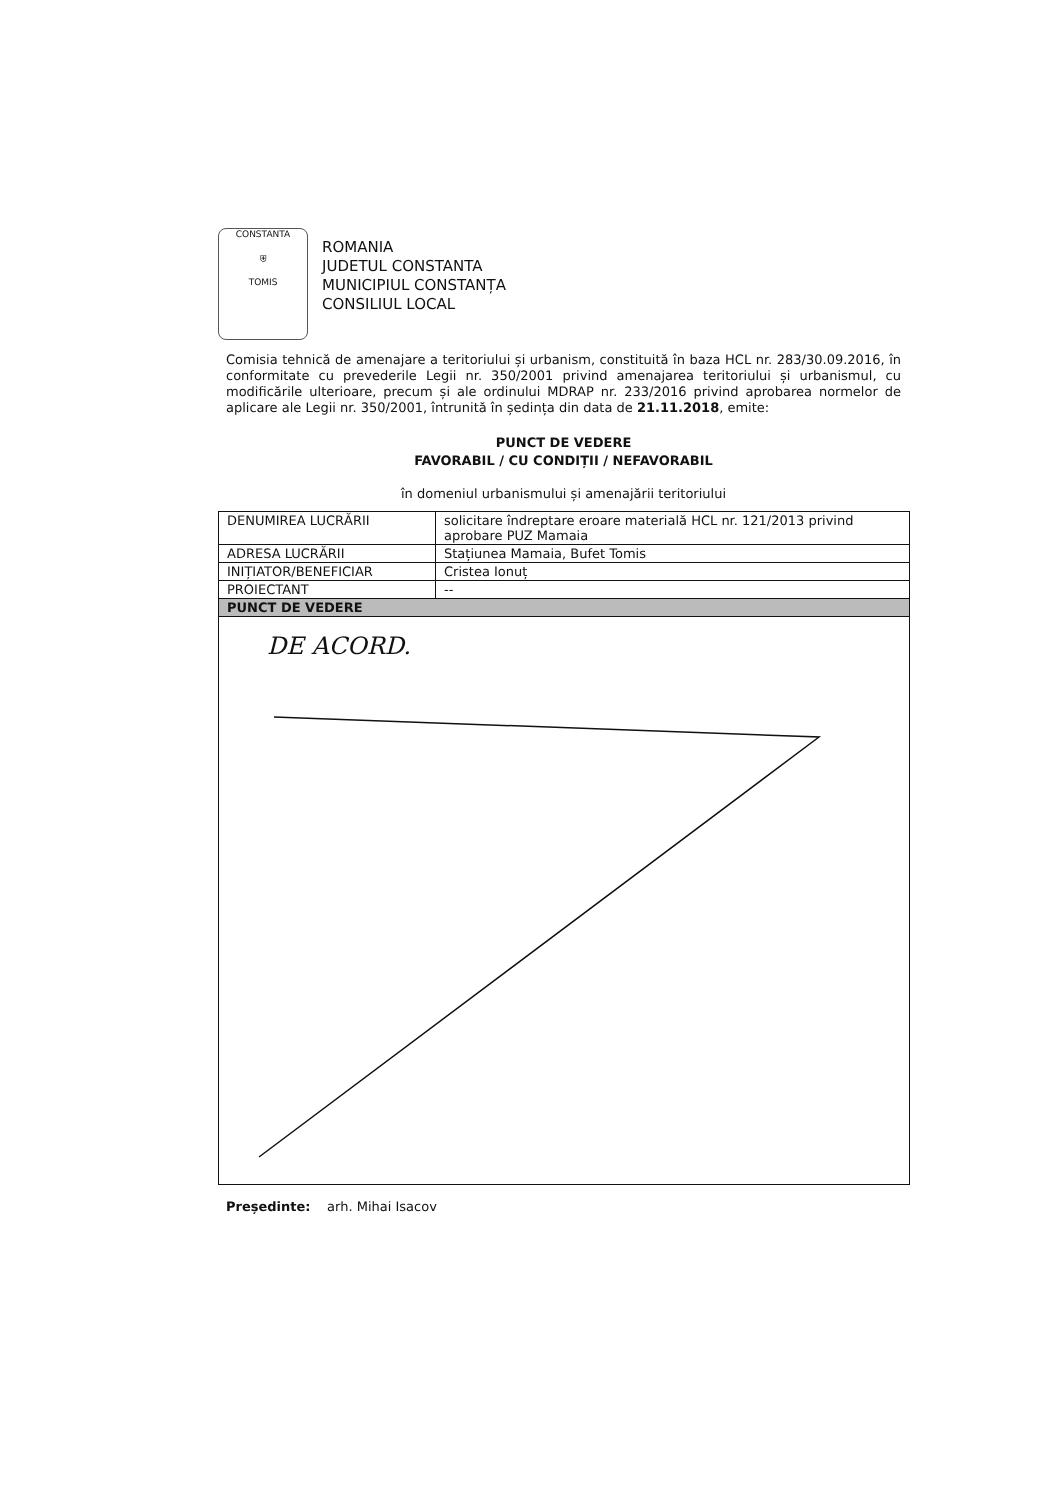CONSTANTA
⛨
TOMIS
ROMANIA
JUDETUL CONSTANTA
MUNICIPIUL CONSTANȚA
CONSILIUL LOCAL
Comisia tehnică de amenajare a teritoriului și urbanism, constituită în baza HCL nr. 283/30.09.2016, în conformitate cu prevederile Legii nr. 350/2001 privind amenajarea teritoriului și urbanismul, cu modificările ulterioare, precum și ale ordinului MDRAP nr. 233/2016 privind aprobarea normelor de aplicare ale Legii nr. 350/2001, întrunită în ședința din data de 21.11.2018, emite:
PUNCT DE VEDERE
FAVORABIL / CU CONDIȚII / NEFAVORABIL
în domeniul urbanismului și amenajării teritoriului
| DENUMIREA LUCRĂRII | solicitare îndreptare eroare materială HCL nr. 121/2013 privind aprobare PUZ Mamaia |
| ADRESA LUCRĂRII | Stațiunea Mamaia, Bufet Tomis |
| INIȚIATOR/BENEFICIAR | Cristea Ionuț |
| PROIECTANT | -- |
| PUNCT DE VEDERE | |
| DE ACORD. | |
Președinte: arh. Mihai Isacov